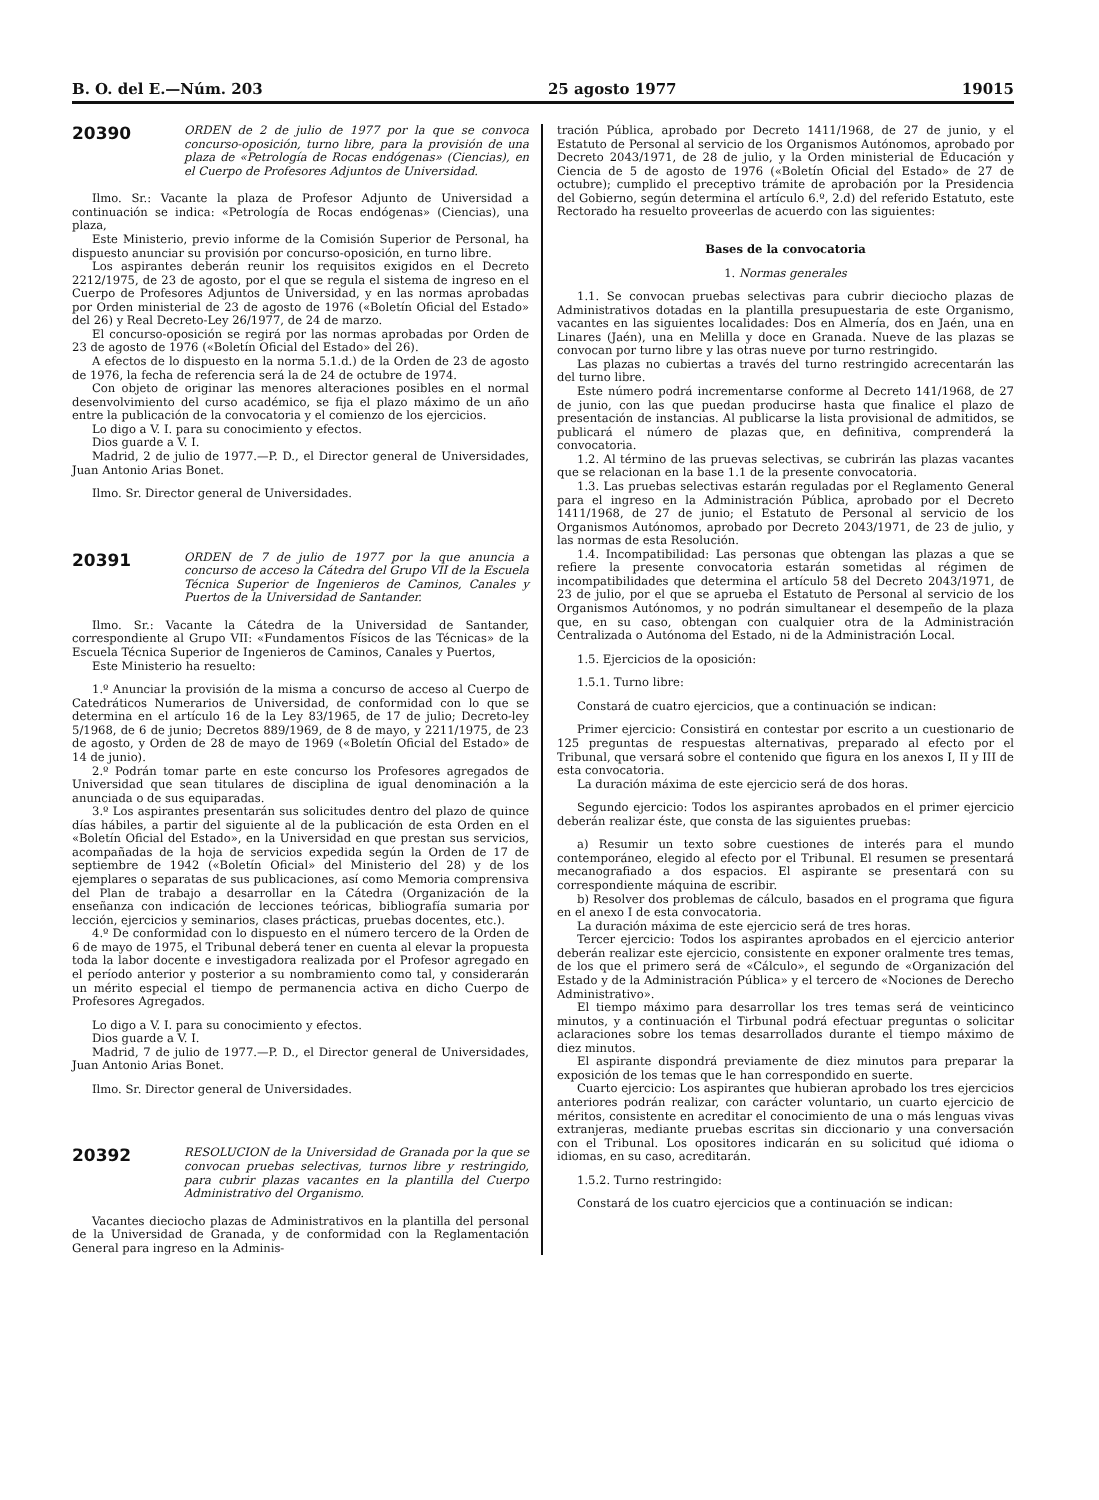B. O. del E.—Núm. 203 25 agosto 1977 19015
20390
ORDEN de 2 de julio de 1977 por la que se convoca concurso-oposición, turno libre, para la provisión de una plaza de «Petrología de Rocas endógenas» (Ciencias), en el Cuerpo de Profesores Adjuntos de Universidad.
Ilmo. Sr.: Vacante la plaza de Profesor Adjunto de Universidad a continuación se indica: «Petrología de Rocas endógenas» (Ciencias), una plaza,
Este Ministerio, previo informe de la Comisión Superior de Personal, ha dispuesto anunciar su provisión por concurso-oposición, en turno libre.
Los aspirantes deberán reunir los requisitos exigidos en el Decreto 2212/1975, de 23 de agosto, por el que se regula el sistema de ingreso en el Cuerpo de Profesores Adjuntos de Universidad, y en las normas aprobadas por Orden ministerial de 23 de agosto de 1976 («Boletín Oficial del Estado» del 26) y Real Decreto-Ley 26/1977, de 24 de marzo.
El concurso-oposición se regirá por las normas aprobadas por Orden de 23 de agosto de 1976 («Boletín Oficial del Estado» del 26).
A efectos de lo dispuesto en la norma 5.1.d.) de la Orden de 23 de agosto de 1976, la fecha de referencia será la de 24 de octubre de 1974.
Con objeto de originar las menores alteraciones posibles en el normal desenvolvimiento del curso académico, se fija el plazo máximo de un año entre la publicación de la convocatoria y el comienzo de los ejercicios.
Lo digo a V. I. para su conocimiento y efectos.
Dios guarde a V. I.
Madrid, 2 de julio de 1977.—P. D., el Director general de Universidades, Juan Antonio Arias Bonet.
Ilmo. Sr. Director general de Universidades.
20391
ORDEN de 7 de julio de 1977 por la que anuncia a concurso de acceso la Cátedra del Grupo VII de la Escuela Técnica Superior de Ingenieros de Caminos, Canales y Puertos de la Universidad de Santander.
Ilmo. Sr.: Vacante la Cátedra de la Universidad de Santander, correspondiente al Grupo VII: «Fundamentos Físicos de las Técnicas» de la Escuela Técnica Superior de Ingenieros de Caminos, Canales y Puertos,
Este Ministerio ha resuelto:
1.º Anunciar la provisión de la misma a concurso de acceso al Cuerpo de Catedráticos Numerarios de Universidad, de conformidad con lo que se determina en el artículo 16 de la Ley 83/1965, de 17 de julio; Decreto-ley 5/1968, de 6 de junio; Decretos 889/1969, de 8 de mayo, y 2211/1975, de 23 de agosto, y Orden de 28 de mayo de 1969 («Boletín Oficial del Estado» de 14 de junio).
2.º Podrán tomar parte en este concurso los Profesores agregados de Universidad que sean titulares de disciplina de igual denominación a la anunciada o de sus equiparadas.
3.º Los aspirantes presentarán sus solicitudes dentro del plazo de quince días hábiles, a partir del siguiente al de la publicación de esta Orden en el «Boletín Oficial del Estado», en la Universidad en que prestan sus servicios, acompañadas de la hoja de servicios expedida según la Orden de 17 de septiembre de 1942 («Boletín Oficial» del Ministerio del 28) y de los ejemplares o separatas de sus publicaciones, así como Memoria comprensiva del Plan de trabajo a desarrollar en la Cátedra (Organización de la enseñanza con indicación de lecciones teóricas, bibliografía sumaria por lección, ejercicios y seminarios, clases prácticas, pruebas docentes, etc.).
4.º De conformidad con lo dispuesto en el número tercero de la Orden de 6 de mayo de 1975, el Tribunal deberá tener en cuenta al elevar la propuesta toda la labor docente e investigadora realizada por el Profesor agregado en el período anterior y posterior a su nombramiento como tal, y considerarán un mérito especial el tiempo de permanencia activa en dicho Cuerpo de Profesores Agregados.
Lo digo a V. I. para su conocimiento y efectos.
Dios guarde a V. I.
Madrid, 7 de julio de 1977.—P. D., el Director general de Universidades, Juan Antonio Arias Bonet.
Ilmo. Sr. Director general de Universidades.
20392
RESOLUCION de la Universidad de Granada por la que se convocan pruebas selectivas, turnos libre y restringido, para cubrir plazas vacantes en la plantilla del Cuerpo Administrativo del Organismo.
Vacantes dieciocho plazas de Administrativos en la plantilla del personal de la Universidad de Granada, y de conformidad con la Reglamentación General para ingreso en la Adminis-
tración Pública, aprobado por Decreto 1411/1968, de 27 de junio, y el Estatuto de Personal al servicio de los Organismos Autónomos, aprobado por Decreto 2043/1971, de 28 de julio, y la Orden ministerial de Educación y Ciencia de 5 de agosto de 1976 («Boletín Oficial del Estado» de 27 de octubre); cumplido el preceptivo trámite de aprobación por la Presidencia del Gobierno, según determina el artículo 6.º, 2.d) del referido Estatuto, este Rectorado ha resuelto proveerlas de acuerdo con las siguientes:
Bases de la convocatoria
1. Normas generales
1.1. Se convocan pruebas selectivas para cubrir dieciocho plazas de Administrativos dotadas en la plantilla presupuestaria de este Organismo, vacantes en las siguientes localidades: Dos en Almería, dos en Jaén, una en Linares (Jaén), una en Melilla y doce en Granada. Nueve de las plazas se convocan por turno libre y las otras nueve por turno restringido.
Las plazas no cubiertas a través del turno restringido acrecentarán las del turno libre.
Este número podrá incrementarse conforme al Decreto 141/1968, de 27 de junio, con las que puedan producirse hasta que finalice el plazo de presentación de instancias. Al publicarse la lista provisional de admitidos, se publicará el número de plazas que, en definitiva, comprenderá la convocatoria.
1.2. Al término de las pruevas selectivas, se cubrirán las plazas vacantes que se relacionan en la base 1.1 de la presente convocatoria.
1.3. Las pruebas selectivas estarán reguladas por el Reglamento General para el ingreso en la Administración Pública, aprobado por el Decreto 1411/1968, de 27 de junio; el Estatuto de Personal al servicio de los Organismos Autónomos, aprobado por Decreto 2043/1971, de 23 de julio, y las normas de esta Resolución.
1.4. Incompatibilidad: Las personas que obtengan las plazas a que se refiere la presente convocatoria estarán sometidas al régimen de incompatibilidades que determina el artículo 58 del Decreto 2043/1971, de 23 de julio, por el que se aprueba el Estatuto de Personal al servicio de los Organismos Autónomos, y no podrán simultanear el desempeño de la plaza que, en su caso, obtengan con cualquier otra de la Administración Centralizada o Autónoma del Estado, ni de la Administración Local.
1.5. Ejercicios de la oposición:
1.5.1. Turno libre:
Constará de cuatro ejercicios, que a continuación se indican:
Primer ejercicio: Consistirá en contestar por escrito a un cuestionario de 125 preguntas de respuestas alternativas, preparado al efecto por el Tribunal, que versará sobre el contenido que figura en los anexos I, II y III de esta convocatoria.
La duración máxima de este ejercicio será de dos horas.
Segundo ejercicio: Todos los aspirantes aprobados en el primer ejercicio deberán realizar éste, que consta de las siguientes pruebas:
a) Resumir un texto sobre cuestiones de interés para el mundo contemporáneo, elegido al efecto por el Tribunal. El resumen se presentará mecanografiado a dos espacios. El aspirante se presentará con su correspondiente máquina de escribir.
b) Resolver dos problemas de cálculo, basados en el programa que figura en el anexo I de esta convocatoria.
La duración máxima de este ejercicio será de tres horas.
Tercer ejercicio: Todos los aspirantes aprobados en el ejercicio anterior deberán realizar este ejercicio, consistente en exponer oralmente tres temas, de los que el primero será de «Cálculo», el segundo de «Organización del Estado y de la Administración Pública» y el tercero de «Nociones de Derecho Administrativo».
El tiempo máximo para desarrollar los tres temas será de veinticinco minutos, y a continuación el Tirbunal podrá efectuar preguntas o solicitar aclaraciones sobre los temas desarrollados durante el tiempo máximo de diez minutos.
El aspirante dispondrá previamente de diez minutos para preparar la exposición de los temas que le han correspondido en suerte.
Cuarto ejercicio: Los aspirantes que hubieran aprobado los tres ejercicios anteriores podrán realizar, con carácter voluntario, un cuarto ejercicio de méritos, consistente en acreditar el conocimiento de una o más lenguas vivas extranjeras, mediante pruebas escritas sin diccionario y una conversación con el Tribunal. Los opositores indicarán en su solicitud qué idioma o idiomas, en su caso, acreditarán.
1.5.2. Turno restringido:
Constará de los cuatro ejercicios que a continuación se indican: